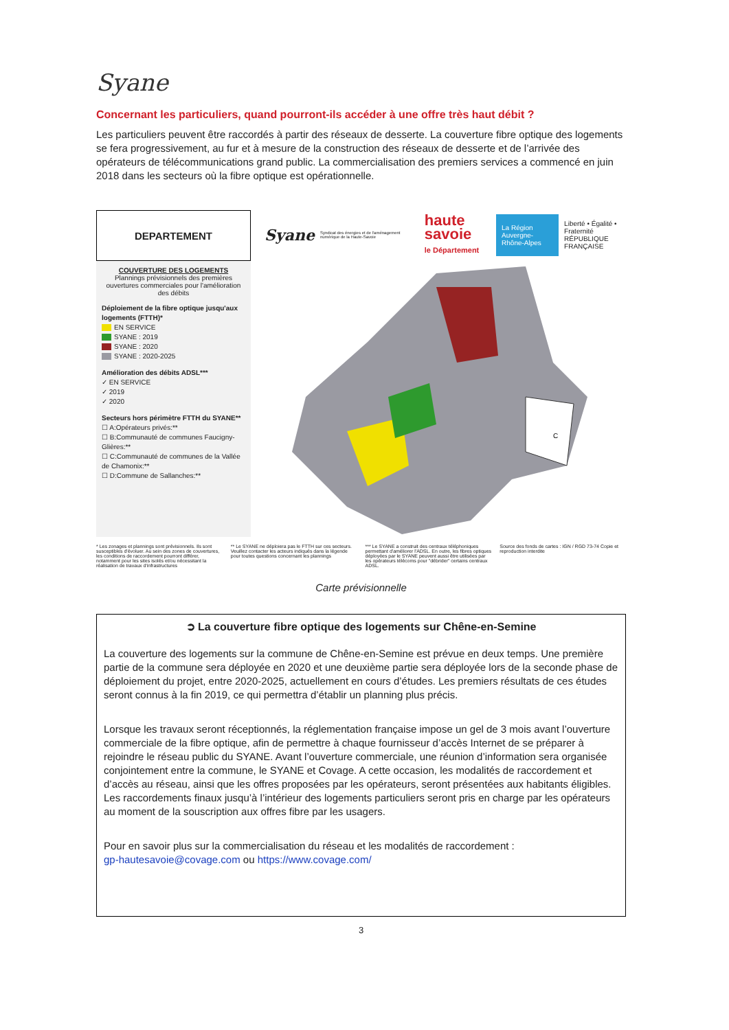Syane
Concernant les particuliers, quand pourront-ils accéder à une offre très haut débit ?
Les particuliers peuvent être raccordés à partir des réseaux de desserte. La couverture fibre optique des logements se fera progressivement, au fur et à mesure de la construction des réseaux de desserte et de l’arrivée des opérateurs de télécommunications grand public. La commercialisation des premiers services a commencé en juin 2018 dans les secteurs où la fibre optique est opérationnelle.
DEPARTEMENT
COUVERTURE DES LOGEMENTS
Plannings prévisionnels des premières ouvertures commerciales pour l'amélioration des débits
Déploiement de la fibre optique jusqu'aux logements (FTTH)*
EN SERVICE
SYANE : 2019
SYANE : 2020
SYANE : 2020-2025
Amélioration des débits ADSL***
✓ EN SERVICE
✓ 2019
✓ 2020
Secteurs hors périmètre FTTH du SYANE**
☐ A:Opérateurs privés:**
☐ B:Communauté de communes Faucigny-Glières:**
☐ C:Communauté de communes de la Vallée de Chamonix:**
☐ D:Commune de Sallanches:**
Syane Syndicat des énergies et de l'aménagement numérique de la Haute-Savoie haute savoie
le Département La Région
Auvergne-Rhône-Alpes Liberté • Égalité • Fraternité
RÉPUBLIQUE FRANÇAISE
C
* Les zonages et plannings sont prévisionnels. Ils sont susceptibles d'évoluer. Au sein des zones de couvertures, les conditions de raccordement pourront différer, notamment pour les sites isolés et/ou nécessitant la réalisation de travaux d'infrastructures
** Le SYANE ne déploiera pas le FTTH sur ces secteurs. Veuillez contacter les acteurs indiqués dans la légende pour toutes questions concernant les plannings
*** Le SYANE a construit des centraux téléphoniques permettant d'améliorer l'ADSL. En outre, les fibres optiques déployées par le SYANE peuvent aussi être utilisées par les opérateurs télécoms pour "débrider" certains centraux ADSL.
Source des fonds de cartes : IGN / RGD 73-74 Copie et reproduction interdite
Carte prévisionnelle
➲ La couverture fibre optique des logements sur Chêne-en-Semine
La couverture des logements sur la commune de Chêne-en-Semine est prévue en deux temps. Une première partie de la commune sera déployée en 2020 et une deuxième partie sera déployée lors de la seconde phase de déploiement du projet, entre 2020-2025, actuellement en cours d’études. Les premiers résultats de ces études seront connus à la fin 2019, ce qui permettra d’établir un planning plus précis.
Lorsque les travaux seront réceptionnés, la réglementation française impose un gel de 3 mois avant l’ouverture commerciale de la fibre optique, afin de permettre à chaque fournisseur d’accès Internet de se préparer à rejoindre le réseau public du SYANE. Avant l’ouverture commerciale, une réunion d’information sera organisée conjointement entre la commune, le SYANE et Covage. A cette occasion, les modalités de raccordement et d’accès au réseau, ainsi que les offres proposées par les opérateurs, seront présentées aux habitants éligibles.
Les raccordements finaux jusqu’à l’intérieur des logements particuliers seront pris en charge par les opérateurs au moment de la souscription aux offres fibre par les usagers.
Pour en savoir plus sur la commercialisation du réseau et les modalités de raccordement :
gp-hautesavoie@covage.com ou https://www.covage.com/
3